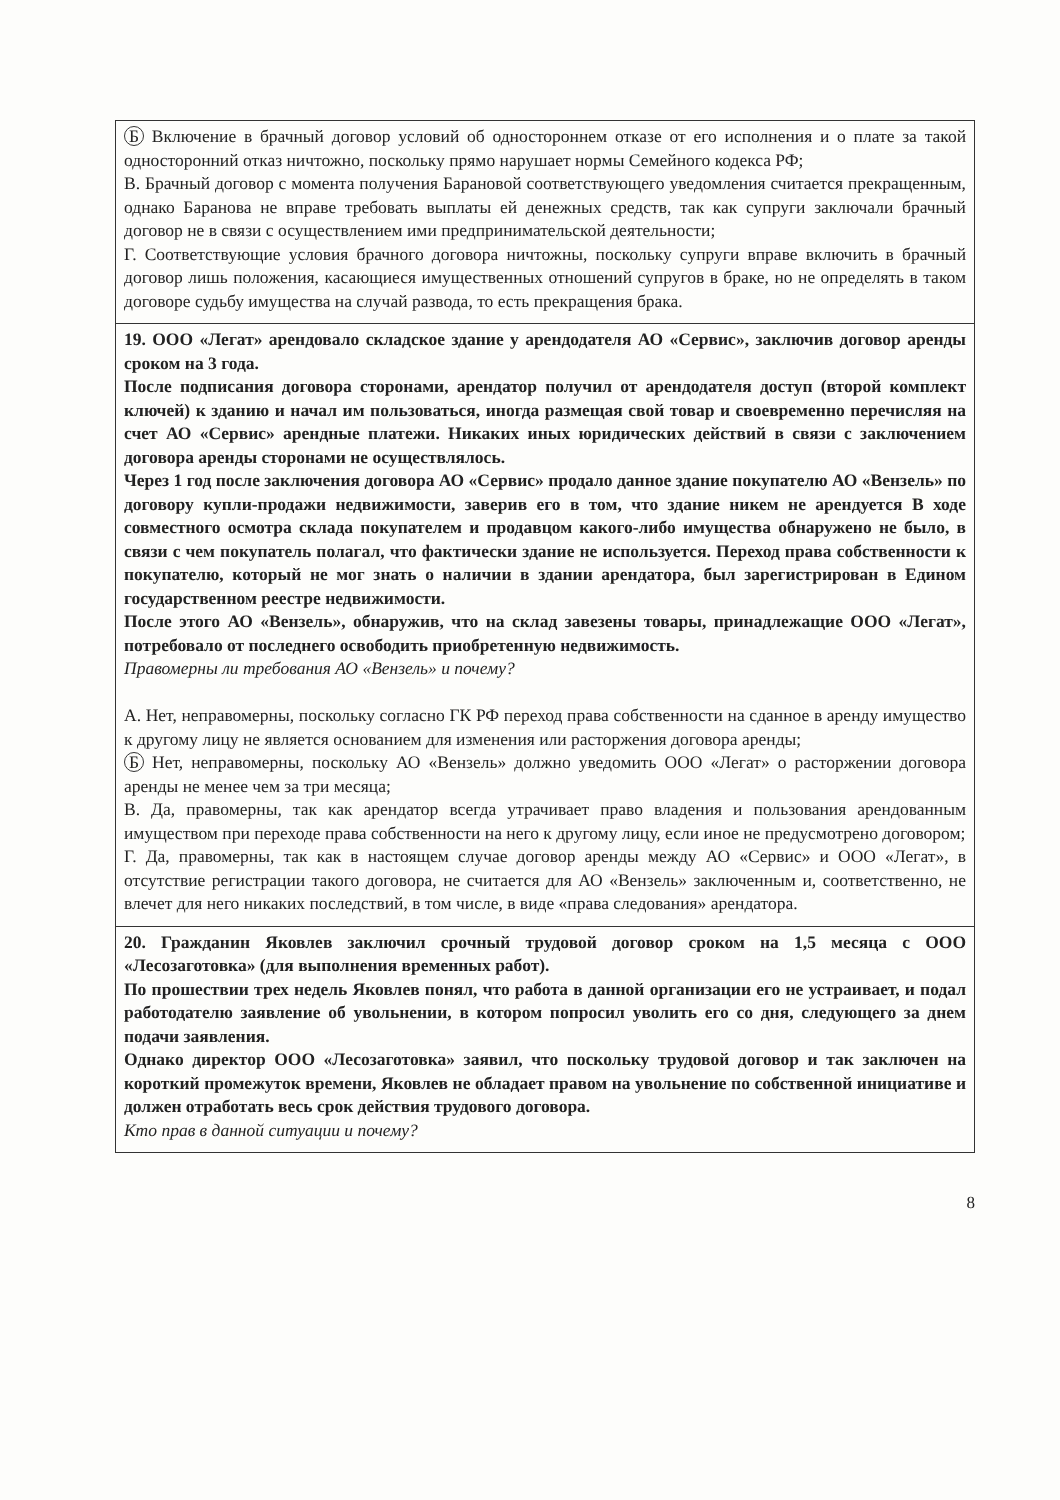| Б Включение в брачный договор условий об одностороннем отказе от его исполнения и о плате за такой односторонний отказ ничтожно, поскольку прямо нарушает нормы Семейного кодекса РФ; В. Брачный договор с момента получения Барановой соответствующего уведомления считается прекращенным, однако Баранова не вправе требовать выплаты ей денежных средств, так как супруги заключали брачный договор не в связи с осуществлением ими предпринимательской деятельности; Г. Соответствующие условия брачного договора ничтожны, поскольку супруги вправе включить в брачный договор лишь положения, касающиеся имущественных отношений супругов в браке, но не определять в таком договоре судьбу имущества на случай развода, то есть прекращения брака. |
| 19. ООО «Легат» арендовало складское здание у арендодателя АО «Сервис», заключив договор аренды сроком на 3 года. После подписания договора сторонами, арендатор получил от арендодателя доступ (второй комплект ключей) к зданию и начал им пользоваться, иногда размещая свой товар и своевременно перечисляя на счет АО «Сервис» арендные платежи. Никаких иных юридических действий в связи с заключением договора аренды сторонами не осуществлялось. Через 1 год после заключения договора АО «Сервис» продало данное здание покупателю АО «Вензель» по договору купли-продажи недвижимости, заверив его в том, что здание никем не арендуется В ходе совместного осмотра склада покупателем и продавцом какого-либо имущества обнаружено не было, в связи с чем покупатель полагал, что фактически здание не используется. Переход права собственности к покупателю, который не мог знать о наличии в здании арендатора, был зарегистрирован в Едином государственном реестре недвижимости. После этого АО «Вензель», обнаружив, что на склад завезены товары, принадлежащие ООО «Легат», потребовало от последнего освободить приобретенную недвижимость. Правомерны ли требования АО «Вензель» и почему? А. Нет, неправомерны, поскольку согласно ГК РФ переход права собственности на сданное в аренду имущество к другому лицу не является основанием для изменения или расторжения договора аренды; Б Нет, неправомерны, поскольку АО «Вензель» должно уведомить ООО «Легат» о расторжении договора аренды не менее чем за три месяца; В. Да, правомерны, так как арендатор всегда утрачивает право владения и пользования арендованным имуществом при переходе права собственности на него к другому лицу, если иное не предусмотрено договором; Г. Да, правомерны, так как в настоящем случае договор аренды между АО «Сервис» и ООО «Легат», в отсутствие регистрации такого договора, не считается для АО «Вензель» заключенным и, соответственно, не влечет для него никаких последствий, в том числе, в виде «права следования» арендатора. |
| 20. Гражданин Яковлев заключил срочный трудовой договор сроком на 1,5 месяца с ООО «Лесозаготовка» (для выполнения временных работ). По прошествии трех недель Яковлев понял, что работа в данной организации его не устраивает, и подал работодателю заявление об увольнении, в котором попросил уволить его со дня, следующего за днем подачи заявления. Однако директор ООО «Лесозаготовка» заявил, что поскольку трудовой договор и так заключен на короткий промежуток времени, Яковлев не обладает правом на увольнение по собственной инициативе и должен отработать весь срок действия трудового договора. Кто прав в данной ситуации и почему? |
8